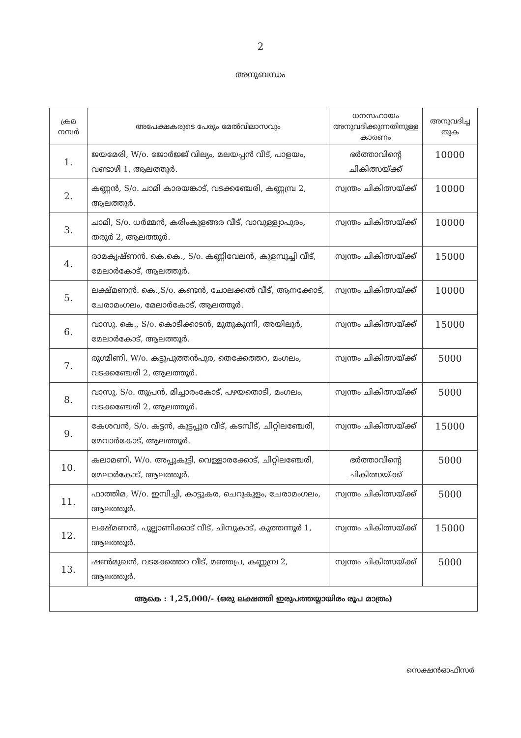2
അനുബന്ധം
| ക്രമ നമ്പർ | അപേക്ഷകരുടെ പേരും മേൽവിലാസവും | ധനസഹായം അനുവദിക്കുന്നതിനുള്ള കാരണം | അനുവദിച്ച തുക |
| --- | --- | --- | --- |
| 1. | ജയമേരി, W/o. ജോർജ്ജ് വില്യം, മലയപ്പൻ വീട്, പാളയം, വണ്ടാഴി 1, ആലത്തൂർ. | ഭർത്താവിന്റെ ചികിത്സയ്ക്ക് | 10000 |
| 2. | കണ്ണൻ, S/o. ചാമി കാരയങ്കാട്, വടക്കഞ്ചേരി, കണ്ണമ്പ്ര 2, ആലത്തൂർ. | സ്വന്തം ചികിത്സയ്ക്ക് | 10000 |
| 3. | ചാമി, S/o. ധർമ്മൻ, കരിംകുളങ്ങര വീട്, വാവുള്ള്യാപുരം, തരൂർ 2, ആലത്തൂർ. | സ്വന്തം ചികിത്സയ്ക്ക് | 10000 |
| 4. | രാമകൃഷ്ണൻ. കെ.കെ., S/o. കണ്ണിവേലൻ, കുളമ്പൂച്ചി വീട്, മേലാർകോട്, ആലത്തൂർ. | സ്വന്തം ചികിത്സയ്ക്ക് | 15000 |
| 5. | ലക്ഷ്മണൻ. കെ.,S/o. കണ്ടൻ, ചോലക്കൽ വീട്, ആനക്കോട്, ചേരാമംഗലം, മേലാർകോട്, ആലത്തൂർ. | സ്വന്തം ചികിത്സയ്ക്ക് | 10000 |
| 6. | വാസു. കെ., S/o. കൊടിക്കാടൻ, മുതുകുന്നി, അയിലൂർ, മേലാർകോട്, ആലത്തൂർ. | സ്വന്തം ചികിത്സയ്ക്ക് | 15000 |
| 7. | രുഗ്മിണി, W/o. കട്ടുപുത്തൻപുര, തെക്കേത്തറ, മംഗലം, വടക്കഞ്ചേരി 2, ആലത്തൂർ. | സ്വന്തം ചികിത്സയ്ക്ക് | 5000 |
| 8. | വാസു, S/o. തുപ്രൻ, മിച്ചാരംകോട്, പഴയതൊടി, മംഗലം, വടക്കഞ്ചേരി 2, ആലത്തൂർ. | സ്വന്തം ചികിത്സയ്ക്ക് | 5000 |
| 9. | കേശവൻ, S/o. കട്ടൻ, കുട്ടപ്പുര വീട്, കടമ്പിട്, ചിറ്റിലഞ്ചേരി, മേവാർകോട്, ആലത്തൂർ. | സ്വന്തം ചികിത്സയ്ക്ക് | 15000 |
| 10. | കലാമണി, W/o. അപ്പുകുട്ടി, വെള്ളാരക്കോട്, ചിറ്റിലഞ്ചേരി, മേലാർകോട്, ആലത്തൂർ. | ഭർത്താവിന്റെ ചികിത്സയ്ക്ക് | 5000 |
| 11. | ഫാത്തിമ, W/o. ഇമ്പിച്ചി, കാട്ടുകര, ചെറുകുളം, ചേരാമംഗലം, ആലത്തൂർ. | സ്വന്തം ചികിത്സയ്ക്ക് | 5000 |
| 12. | ലക്ഷ്മണൻ, പുല്ലാണിക്കാട് വീട്, ചിമ്പുകാട്, കുത്തന്നൂർ 1, ആലത്തൂർ. | സ്വന്തം ചികിത്സയ്ക്ക് | 15000 |
| 13. | ഷൺമുഖൻ, വടക്കേത്തറ വീട്, മഞ്ഞപ്ര, കണ്ണമ്പ്ര 2, ആലത്തൂർ. | സ്വന്തം ചികിത്സയ്ക്ക് | 5000 |
| ആകെ : 1,25,000/- (ഒരു ലക്ഷത്തി ഇരുപത്തയ്യായിരം രൂപ മാത്രം) | | | |
സെക്ഷൻഓഫീസർ